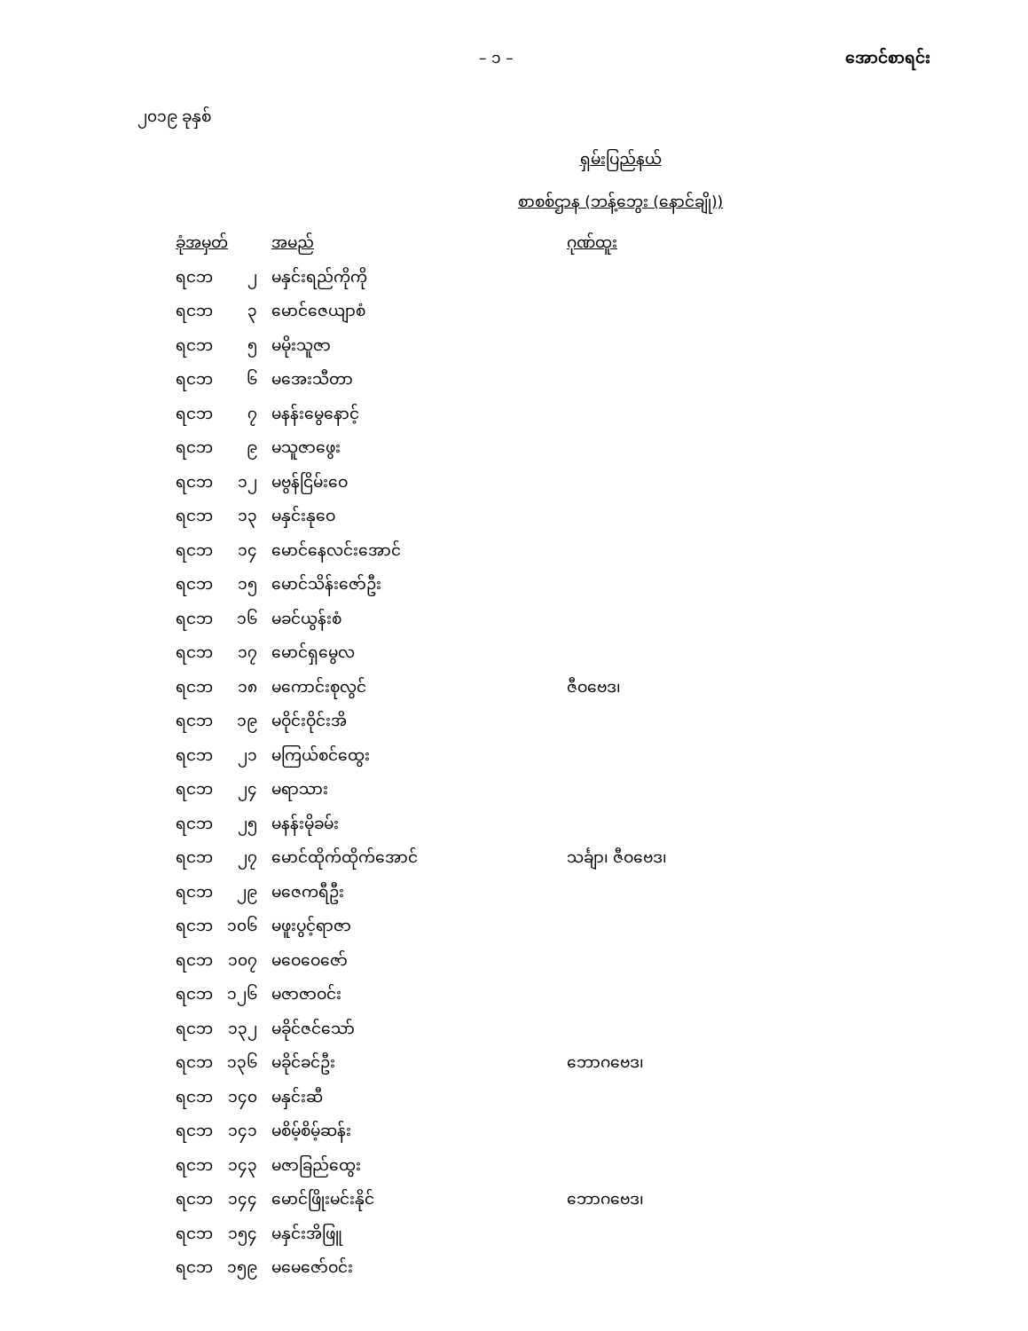– ၁ – အောင်စာရင်း
၂၀၁၉ ခုနှစ်
ရှမ်းပြည်နယ်
စာစစ်ဌာန (ဘန့်ဘွေး (နောင်ချို))
| ခုံအမှတ် | | အမည် | ဂုဏ်ထူး |
| --- | --- | --- | --- |
| ရငဘ | ၂ | မနှင်းရည်ကိုကို | |
| ရငဘ | ၃ | မောင်ဇေယျာစံ | |
| ရငဘ | ၅ | မမိုးသူဇာ | |
| ရငဘ | ၆ | မအေးသီတာ | |
| ရငဘ | ၇ | မနန်းမွေနောင့် | |
| ရငဘ | ၉ | မသူဇာဖွေး | |
| ရငဘ | ၁၂ | မဗွန်ငြိမ်းဝေ | |
| ရငဘ | ၁၃ | မနှင်းနုဝေ | |
| ရငဘ | ၁၄ | မောင်နေလင်းအောင် | |
| ရငဘ | ၁၅ | မောင်သိန်းဇော်ဦး | |
| ရငဘ | ၁၆ | မခင်ယွန်းစံ | |
| ရငဘ | ၁၇ | မောင်ရှမွေလ | |
| ရငဘ | ၁၈ | မကောင်းစုလွင် | ဇီဝဗေဒ၊ |
| ရငဘ | ၁၉ | မဝိုင်းဝိုင်းအိ | |
| ရငဘ | ၂၁ | မကြယ်စင်ထွေး | |
| ရငဘ | ၂၄ | မရာသား | |
| ရငဘ | ၂၅ | မနန်းမိုခမ်း | |
| ရငဘ | ၂၇ | မောင်ထိုက်ထိုက်အောင် | သင်္ချာ၊ ဇီဝဗေဒ၊ |
| ရငဘ | ၂၉ | မဇေကရီဦး | |
| ရငဘ | ၁၀၆ | မဖူးပွင့်ရာဇာ | |
| ရငဘ | ၁၀၇ | မဝေဝေဇော် | |
| ရငဘ | ၁၂၆ | မဇာဇာဝင်း | |
| ရငဘ | ၁၃၂ | မခိုင်ဇင်သော် | |
| ရငဘ | ၁၃၆ | မခိုင်ခင်ဦး | ဘောဂဗေဒ၊ |
| ရငဘ | ၁၄၀ | မနှင်းဆီ | |
| ရငဘ | ၁၄၁ | မစိမ့်စိမ့်ဆန်း | |
| ရငဘ | ၁၄၃ | မဇာခြည်ထွေး | |
| ရငဘ | ၁၄၄ | မောင်ဖြိုးမင်းနိုင် | ဘောဂဗေဒ၊ |
| ရငဘ | ၁၅၄ | မနှင်းအိဖြူ | |
| ရငဘ | ၁၅၉ | မမေဇော်ဝင်း | |